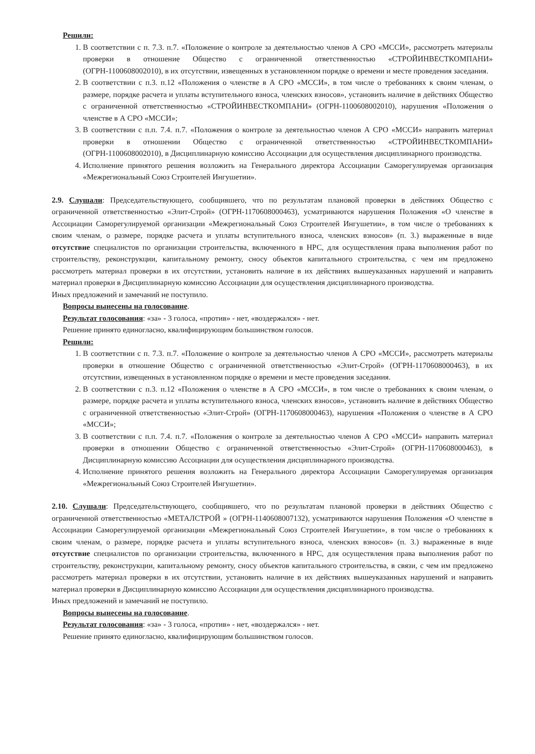Решили:
1. В соответствии с п. 7.3. п.7. «Положение о контроле за деятельностью членов А СРО «МССИ», рассмотреть материалы проверки в отношение Общество с ограниченной ответственностью «СТРОЙИНВЕСТКОМПАНИ» (ОГРН-1100608002010), в их отсутствии, извещенных в установленном порядке о времени и месте проведения заседания.
2. В соответствии с п.3. п.12 «Положения о членстве в А СРО «МССИ», в том числе о требованиях к своим членам, о размере, порядке расчета и уплаты вступительного взноса, членских взносов», установить наличие в действиях Общество с ограниченной ответственностью «СТРОЙИНВЕСТКОМПАНИ» (ОГРН-1100608002010), нарушения «Положения о членстве в А СРО «МССИ»;
3. В соответствии с п.п. 7.4. п.7. «Положения о контроле за деятельностью членов А СРО «МССИ» направить материал проверки в отношении Общество с ограниченной ответственностью «СТРОЙИНВЕСТКОМПАНИ» (ОГРН-1100608002010), в Дисциплинарную комиссию Ассоциации для осуществления дисциплинарного производства.
4. Исполнение принятого решения возложить на Генерального директора Ассоциации Саморегулируемая организация «Межрегиональный Союз Строителей Ингушетии».
2.9. Слушали: Председательствующего, сообщившего, что по результатам плановой проверки в действиях Общество с ограниченной ответственностью «Элит-Строй» (ОГРН-1170608000463), усматриваются нарушения Положения «О членстве в Ассоциации Саморегулируемой организации «Межрегиональный Союз Строителей Ингушетии», в том числе о требованиях к своим членам, о размере, порядке расчета и уплаты вступительного взноса, членских взносов» (п. 3.) выраженные в виде отсутствие специалистов по организации строительства, включенного в НРС, для осуществления права выполнения работ по строительству, реконструкции, капитальному ремонту, сносу объектов капитального строительства, с чем им предложено рассмотреть материал проверки в их отсутствии, установить наличие в их действиях вышеуказанных нарушений и направить материал проверки в Дисциплинарную комиссию Ассоциации для осуществления дисциплинарного производства.
Иных предложений и замечаний не поступило.
Вопросы вынесены на голосование.
Результат голосования: «за» - 3 голоса, «против» - нет, «воздержался» - нет.
Решение принято единогласно, квалифицирующим большинством голосов.
Решили:
1. В соответствии с п. 7.3. п.7. «Положение о контроле за деятельностью членов А СРО «МССИ», рассмотреть материалы проверки в отношение Общество с ограниченной ответственностью «Элит-Строй» (ОГРН-1170608000463), в их отсутствии, извещенных в установленном порядке о времени и месте проведения заседания.
2. В соответствии с п.3. п.12 «Положения о членстве в А СРО «МССИ», в том числе о требованиях к своим членам, о размере, порядке расчета и уплаты вступительного взноса, членских взносов», установить наличие в действиях Общество с ограниченной ответственностью «Элит-Строй» (ОГРН-1170608000463), нарушения «Положения о членстве в А СРО «МССИ»;
3. В соответствии с п.п. 7.4. п.7. «Положения о контроле за деятельностью членов А СРО «МССИ» направить материал проверки в отношении Общество с ограниченной ответственностью «Элит-Строй» (ОГРН-1170608000463), в Дисциплинарную комиссию Ассоциации для осуществления дисциплинарного производства.
4. Исполнение принятого решения возложить на Генерального директора Ассоциации Саморегулируемая организация «Межрегиональный Союз Строителей Ингушетии».
2.10. Слушали: Председательствующего, сообщившего, что по результатам плановой проверки в действиях Общество с ограниченной ответственностью «МЕТАЛСТРОЙ » (ОГРН-1140608007132), усматриваются нарушения Положения «О членстве в Ассоциации Саморегулируемой организации «Межрегиональный Союз Строителей Ингушетии», в том числе о требованиях к своим членам, о размере, порядке расчета и уплаты вступительного взноса, членских взносов» (п. 3.) выраженные в виде отсутствие специалистов по организации строительства, включенного в НРС, для осуществления права выполнения работ по строительству, реконструкции, капитальному ремонту, сносу объектов капитального строительства, в связи, с чем им предложено рассмотреть материал проверки в их отсутствии, установить наличие в их действиях вышеуказанных нарушений и направить материал проверки в Дисциплинарную комиссию Ассоциации для осуществления дисциплинарного производства.
Иных предложений и замечаний не поступило.
Вопросы вынесены на голосование.
Результат голосования: «за» - 3 голоса, «против» - нет, «воздержался» - нет.
Решение принято единогласно, квалифицирующим большинством голосов.